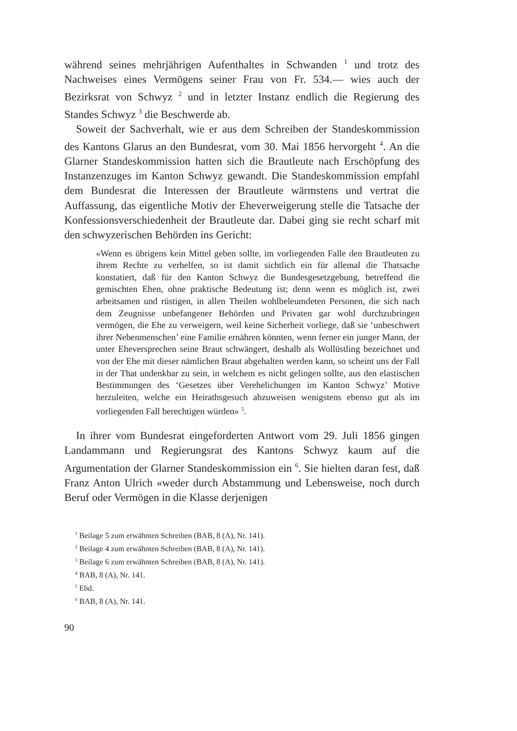während seines mehrjährigen Aufenthaltes in Schwanden <sup>1</sup> und trotz des Nachweises eines Vermögens seiner Frau von Fr. 534.— wies auch der Bezirksrat von Schwyz <sup>2</sup> und in letzter Instanz endlich die Regierung des Standes Schwyz <sup>3</sup> die Beschwerde ab.
Soweit der Sachverhalt, wie er aus dem Schreiben der Standeskommission des Kantons Glarus an den Bundesrat, vom 30. Mai 1856 hervorgeht <sup>4</sup>. An die Glarner Standeskommission hatten sich die Brautleute nach Erschöpfung des Instanzenzuges im Kanton Schwyz gewandt. Die Standeskommission empfahl dem Bundesrat die Interessen der Brautleute wärmstens und vertrat die Auffassung, das eigentliche Motiv der Eheverweigerung stelle die Tatsache der Konfessionsverschiedenheit der Brautleute dar. Dabei ging sie recht scharf mit den schwyzerischen Behörden ins Gericht:
«Wenn es übrigens kein Mittel geben sollte, im vorliegenden Falle den Brautleuten zu ihrem Rechte zu verhelfen, so ist damit sichtlich ein für allemal die Thatsache konstatiert, daß für den Kanton Schwyz die Bundesgesetzgebung, betreffend die gemischten Ehen, ohne praktische Bedeutung ist; denn wenn es möglich ist, zwei arbeitsamen und rüstigen, in allen Theilen wohlbeleumdeten Personen, die sich nach dem Zeugnisse unbefangener Behörden und Privaten gar wohl durchzubringen vermögen, die Ehe zu verweigern, weil keine Sicherheit vorliege, daß sie ‘unbeschwert ihrer Nebenmenschen’ eine Familie ernähren könnten, wenn ferner ein junger Mann, der unter Eheversprechen seine Braut schwängert, deshalb als Wollüstling bezeichnet und von der Ehe mit dieser nämlichen Braut abgehalten werden kann, so scheint uns der Fall in der That undenkbar zu sein, in welchem es nicht gelingen sollte, aus den elastischen Bestimmungen des ‘Gesetzes über Verehelichungen im Kanton Schwyz’ Motive herzuleiten, welche ein Heirathsgesuch abzuweisen wenigstens ebenso gut als im vorliegenden Fall berechtigen würden» <sup>5</sup>.
In ihrer vom Bundesrat eingeforderten Antwort vom 29. Juli 1856 gingen Landammann und Regierungsrat des Kantons Schwyz kaum auf die Argumentation der Glarner Standeskommission ein <sup>6</sup>. Sie hielten daran fest, daß Franz Anton Ulrich «weder durch Abstammung und Lebensweise, noch durch Beruf oder Vermögen in die Klasse derjenigen
<sup>1</sup> Beilage 5 zum erwähnten Schreiben (BAB, 8 (A), Nr. 141).
<sup>2</sup> Beilage 4 zum erwähnten Schreiben (BAB, 8 (A), Nr. 141).
<sup>3</sup> Beilage 6 zum erwähnten Schreiben (BAB, 8 (A), Nr. 141).
<sup>4</sup> BAB, 8 (A), Nr. 141.
<sup>5</sup> Ebd.
<sup>6</sup> BAB, 8 (A), Nr. 141.
90